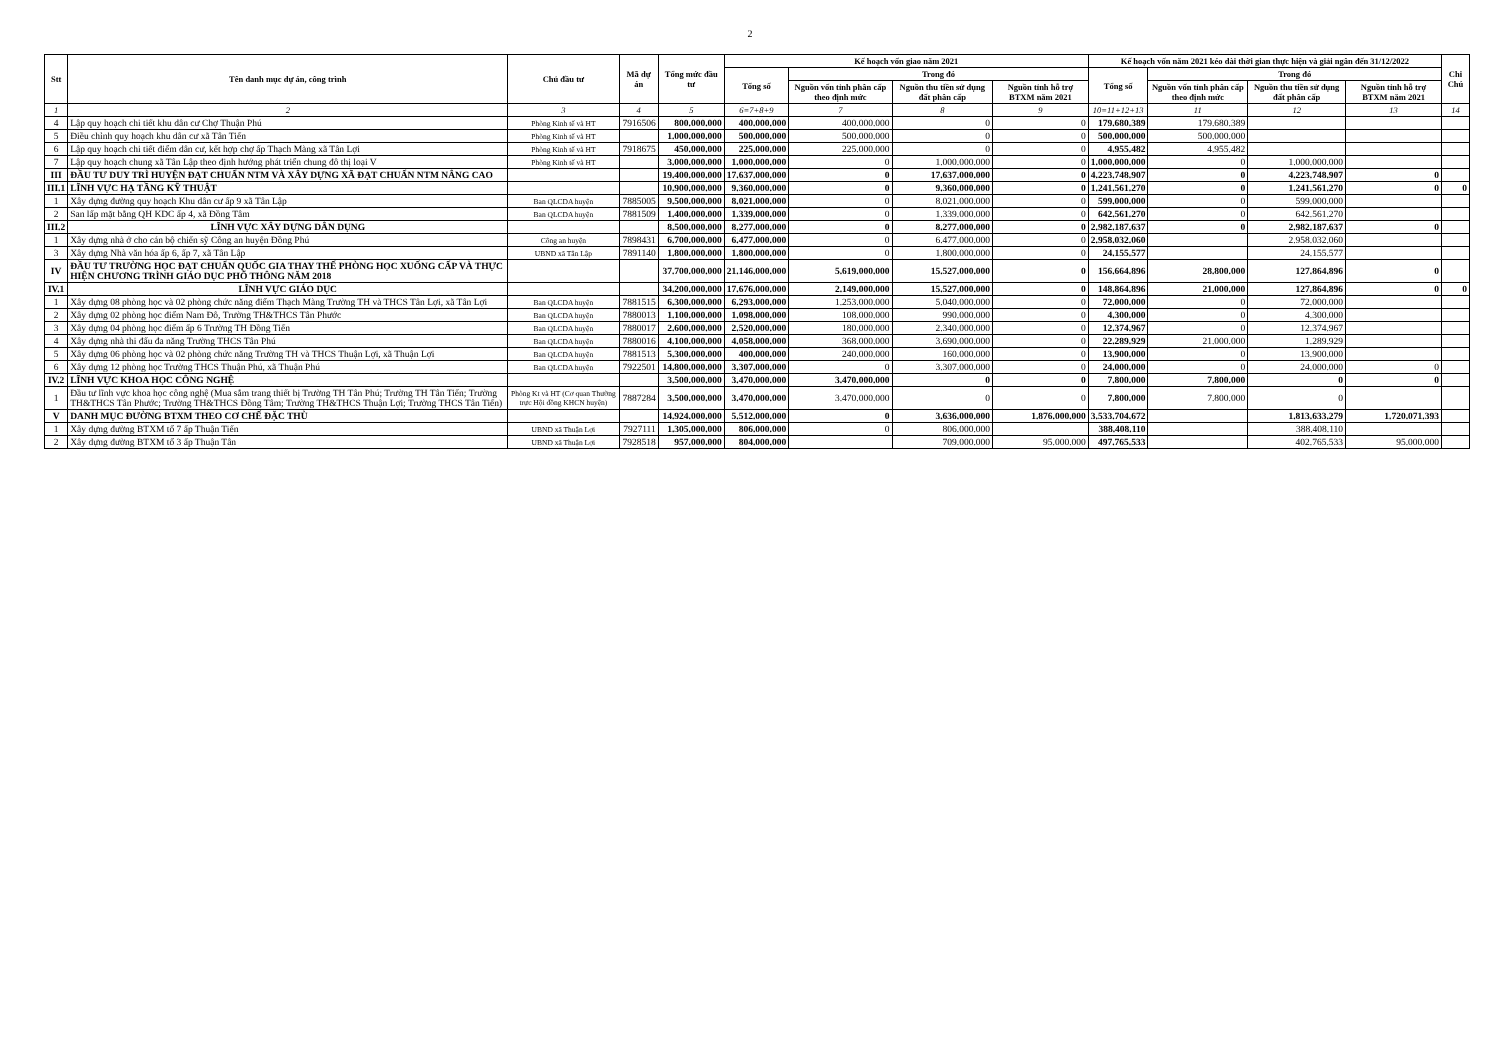2
| Stt | Tên danh mục dự án, công trình | Chủ đầu tư | Mã dự án | Tổng mức đầu tư | Kế hoạch vốn giao năm 2021 | | | | Kế hoạch vốn năm 2021 kéo dài thời gian thực hiện và giải ngân đến 31/12/2022 | | | | Chi Chú |
| --- | --- | --- | --- | --- | --- | --- | --- | --- | --- | --- | --- | --- | --- |
| | | | | | Tổng số | Trong đó | | | Tổng số | Trong đó | | | |
| | | | | | | Nguồn vốn tỉnh phân cấp theo định mức | Nguồn thu tiền sử dụng đất phân cấp | Nguồn tỉnh hỗ trợ BTXM năm 2021 | | Nguồn vốn tỉnh phân cấp theo định mức | Nguồn thu tiền sử dụng đất phân cấp | Nguồn tỉnh hỗ trợ BTXM năm 2021 | |
| 1 | 2 | 3 | 4 | 5 | 6=7+8+9 | 7 | 8 | 9 | 10=11+12+13 | 11 | 12 | 13 | 14 |
| 4 | Lập quy hoạch chi tiết khu dân cư Chợ Thuận Phú | Phòng Kinh tế và HT | 7916506 | 800.000.000 | 400.000.000 | 400.000.000 | 0 | 0 | 179.680.389 | 179.680.389 | | | |
| 5 | Điều chỉnh quy hoạch khu dân cư xã Tân Tiến | Phòng Kinh tế và HT | | 1.000.000.000 | 500.000.000 | 500.000.000 | 0 | 0 | 500.000.000 | 500.000.000 | | | |
| 6 | Lập quy hoạch chi tiết điểm dân cư, kết hợp chợ ấp Thạch Màng xã Tân Lợi | Phòng Kinh tế và HT | 7918675 | 450.000.000 | 225.000.000 | 225.000.000 | 0 | 0 | 4.955.482 | 4.955.482 | | | |
| 7 | Lập quy hoạch chung xã Tân Lập theo định hướng phát triển chung đô thị loại V | Phòng Kinh tế và HT | | 3.000.000.000 | 1.000.000.000 | 0 | 1.000.000.000 | 0 | 1.000.000.000 | 0 | 1.000.000.000 | | |
| III | ĐẦU TƯ DUY TRÌ HUYỆN ĐẠT CHUẨN NTM VÀ XÂY DỰNG XÃ ĐẠT CHUẨN NTM NÂNG CAO | | | 19.400.000.000 | 17.637.000.000 | 0 | 17.637.000.000 | 0 | 4.223.748.907 | 0 | 4.223.748.907 | 0 | |
| III.1 | LĨNH VỰC HẠ TẦNG KỸ THUẬT | | | 10.900.000.000 | 9.360.000.000 | 0 | 9.360.000.000 | 0 | 1.241.561.270 | 0 | 1.241.561.270 | 0 | 0 |
| 1 | Xây dựng đường quy hoạch Khu dân cư ấp 9 xã Tân Lập | Ban QLCDA huyện | 7885005 | 9.500.000.000 | 8.021.000.000 | 0 | 8.021.000.000 | 0 | 599.000.000 | 0 | 599.000.000 | | |
| 2 | San lấp mặt bằng QH KDC ấp 4, xã Đồng Tâm | Ban QLCDA huyện | 7881509 | 1.400.000.000 | 1.339.000.000 | 0 | 1.339.000.000 | 0 | 642.561.270 | 0 | 642.561.270 | | |
| III.2 | LĨNH VỰC XÂY DỰNG DÂN DỤNG | | | 8.500.000.000 | 8.277.000.000 | 0 | 8.277.000.000 | 0 | 2.982.187.637 | 0 | 2.982.187.637 | 0 | |
| 1 | Xây dựng nhà ở cho cán bộ chiến sỹ Công an huyện Đồng Phú | Công an huyện | 7898431 | 6.700.000.000 | 6.477.000.000 | 0 | 6.477.000.000 | 0 | 2.958.032.060 | | 2.958.032.060 | | |
| 3 | Xây dựng Nhà văn hóa ấp 6, ấp 7, xã Tân Lập | UBND xã Tân Lập | 7891140 | 1.800.000.000 | 1.800.000.000 | 0 | 1.800.000.000 | 0 | 24.155.577 | | 24.155.577 | | |
| IV | ĐẦU TƯ TRƯỜNG HỌC ĐẠT CHUẨN QUỐC GIA THAY THẾ PHÒNG HỌC XUỐNG CẤP VÀ THỰC HIỆN CHƯƠNG TRÌNH GIÁO DỤC PHỔ THÔNG NĂM 2018 | | | 37.700.000.000 | 21.146.000.000 | 5.619.000.000 | 15.527.000.000 | 0 | 156.664.896 | 28.800.000 | 127.864.896 | 0 | |
| IV.1 | LĨNH VỰC GIÁO DỤC | | | 34.200.000.000 | 17.676.000.000 | 2.149.000.000 | 15.527.000.000 | 0 | 148.864.896 | 21.000.000 | 127.864.896 | 0 | 0 |
| 1 | Xây dựng 08 phòng học và 02 phòng chức năng điểm Thạch Màng Trường TH và THCS Tân Lợi, xã Tân Lợi | Ban QLCDA huyện | 7881515 | 6.300.000.000 | 6.293.000.000 | 1.253.000.000 | 5.040.000.000 | 0 | 72.000.000 | 0 | 72.000.000 | | |
| 2 | Xây dựng 02 phòng học điểm Nam Đô, Trường TH&THCS Tân Phước | Ban QLCDA huyện | 7880013 | 1.100.000.000 | 1.098.000.000 | 108.000.000 | 990.000.000 | 0 | 4.300.000 | 0 | 4.300.000 | | |
| 3 | Xây dựng 04 phòng học điểm ấp 6 Trường TH Đồng Tiến | Ban QLCDA huyện | 7880017 | 2.600.000.000 | 2.520.000.000 | 180.000.000 | 2.340.000.000 | 0 | 12.374.967 | 0 | 12.374.967 | | |
| 4 | Xây dựng nhà thi đấu đa năng Trường THCS Tân Phú | Ban QLCDA huyện | 7880016 | 4.100.000.000 | 4.058.000.000 | 368.000.000 | 3.690.000.000 | 0 | 22.289.929 | 21.000.000 | 1.289.929 | | |
| 5 | Xây dựng 06 phòng học và 02 phòng chức năng Trường TH và THCS Thuận Lợi, xã Thuận Lợi | Ban QLCDA huyện | 7881513 | 5.300.000.000 | 400.000.000 | 240.000.000 | 160.000.000 | 0 | 13.900.000 | 0 | 13.900.000 | | |
| 6 | Xây dựng 12 phòng học Trường THCS Thuận Phú, xã Thuận Phú | Ban QLCDA huyện | 7922501 | 14.800.000.000 | 3.307.000.000 | 0 | 3.307.000.000 | 0 | 24.000.000 | 0 | 24.000.000 | 0 | |
| IV.2 | LĨNH VỰC KHOA HỌC CÔNG NGHỆ | | | 3.500.000.000 | 3.470.000.000 | 3.470.000.000 | 0 | 0 | 7.800.000 | 7.800.000 | 0 | 0 | |
| 1 | Đầu tư lĩnh vực khoa học công nghệ (Mua sắm trang thiết bị Trường TH Tân Phú; Trường TH Tân Tiến; Trường TH&THCS Tân Phước; Trường TH&THCS Đồng Tâm; Trường TH&THCS Thuận Lợi; Trường THCS Tân Tiến) | Phòng Kt và HT (Cơ quan Thường trực Hội đồng KHCN huyện) | 7887284 | 3.500.000.000 | 3.470.000.000 | 3.470.000.000 | 0 | 0 | 7.800.000 | 7.800.000 | 0 | | |
| V | DANH MỤC ĐƯỜNG BTXM THEO CƠ CHẾ ĐẶC THÙ | | | 14.924.000.000 | 5.512.000.000 | 0 | 3.636.000.000 | 1.876.000.000 | 3.533.704.672 | | 1.813.633.279 | 1.720.071.393 | |
| 1 | Xây dựng đường BTXM tổ 7 ấp Thuận Tiến | UBND xã Thuận Lợi | 7927111 | 1.305.000.000 | 806.000.000 | 0 | 806.000.000 | | 388.408.110 | | 388.408.110 | | |
| 2 | Xây dựng đường BTXM tổ 3 ấp Thuận Tân | UBND xã Thuận Lợi | 7928518 | 957.000.000 | 804.000.000 | | 709.000.000 | 95.000.000 | 497.765.533 | | 402.765.533 | 95.000.000 | |